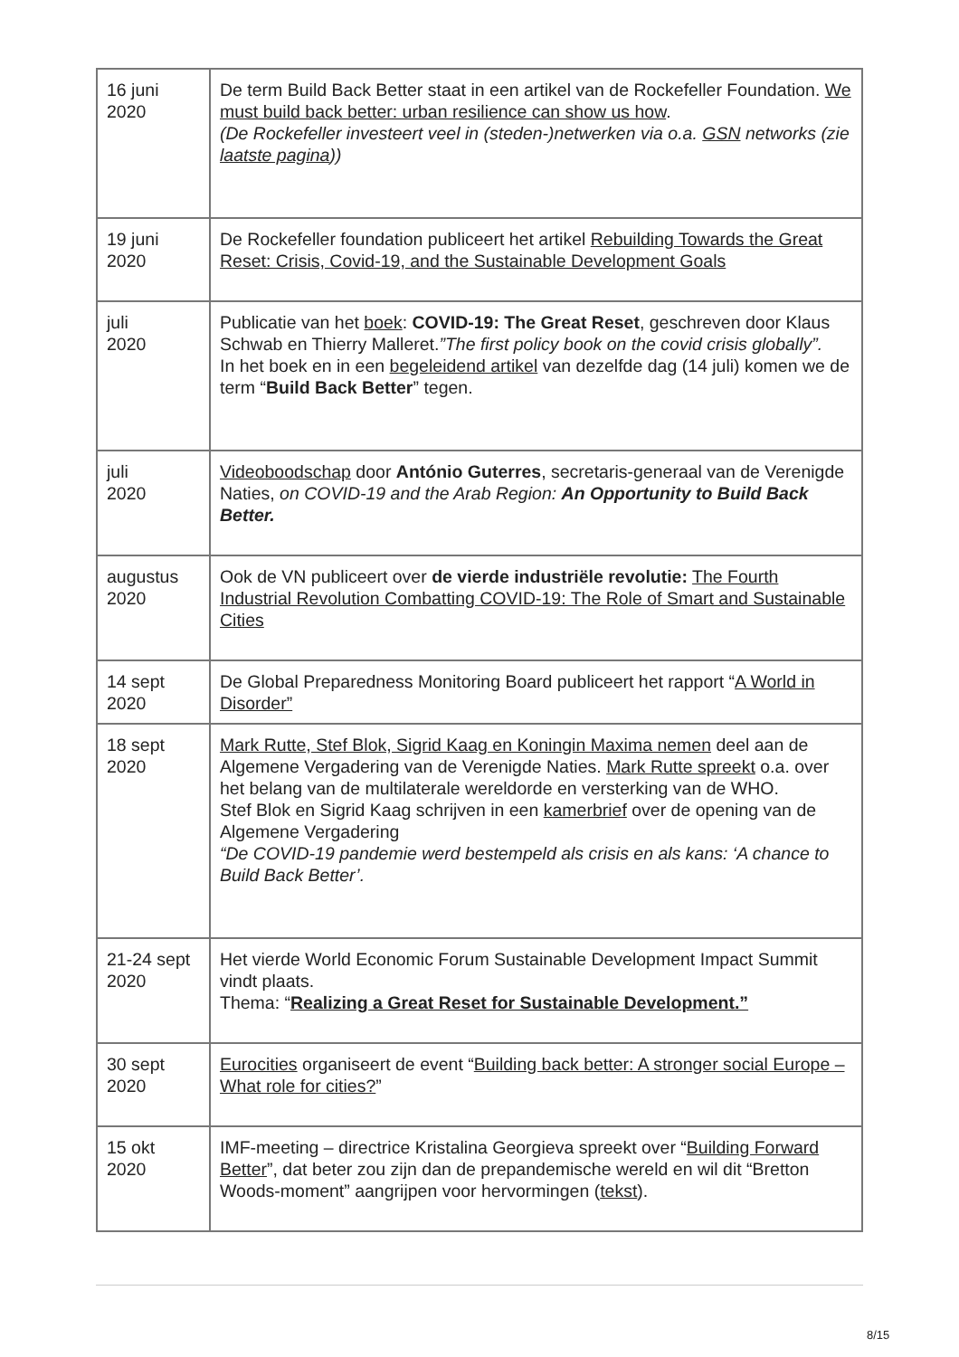| 16 juni 2020 | De term Build Back Better staat in een artikel van de Rockefeller Foundation. We must build back better: urban resilience can show us how . (De Rockefeller investeert veel in (steden-)netwerken via o.a. GSN networks (zie laatste pagina )) |
| 19 juni 2020 | De Rockefeller foundation publiceert het artikel Rebuilding Towards the Great Reset: Crisis, Covid-19, and the Sustainable Development Goals |
| juli 2020 | Publicatie van het boek : COVID-19: The Great Reset , geschreven door Klaus Schwab en Thierry Malleret. ”The first policy book on the covid crisis globally”. In het boek en in een begeleidend artikel van dezelfde dag (14 juli) komen we de term “ Build Back Better ” tegen. |
| juli 2020 | Videoboodschap door António Guterres , secretaris-generaal van de Verenigde Naties, on COVID-19 and the Arab Region: An Opportunity to Build Back Better. |
| augustus 2020 | Ook de VN publiceert over de vierde industriële revolutie: The Fourth Industrial Revolution Combatting COVID-19: The Role of Smart and Sustainable Cities |
| 14 sept 2020 | De Global Preparedness Monitoring Board publiceert het rapport “ A World in Disorder” |
| 18 sept 2020 | Mark Rutte, Stef Blok, Sigrid Kaag en Koningin Maxima nemen deel aan de Algemene Vergadering van de Verenigde Naties. Mark Rutte spreekt o.a. over het belang van de multilaterale wereldorde en versterking van de WHO. Stef Blok en Sigrid Kaag schrijven in een kamerbrief over de opening van de Algemene Vergadering “De COVID-19 pandemie werd bestempeld als crisis en als kans: ‘A chance to Build Back Better’. |
| 21-24 sept 2020 | Het vierde World Economic Forum Sustainable Development Impact Summit vindt plaats. Thema: “ Realizing a Great Reset for Sustainable Development.” |
| 30 sept 2020 | Eurocities organiseert de event “ Building back better: A stronger social Europe – What role for cities? ” |
| 15 okt 2020 | IMF-meeting – directrice Kristalina Georgieva spreekt over “ Building Forward Better ”, dat beter zou zijn dan de prepandemische wereld en wil dit “Bretton Woods-moment” aangrijpen voor hervormingen ( tekst ). |
8/15